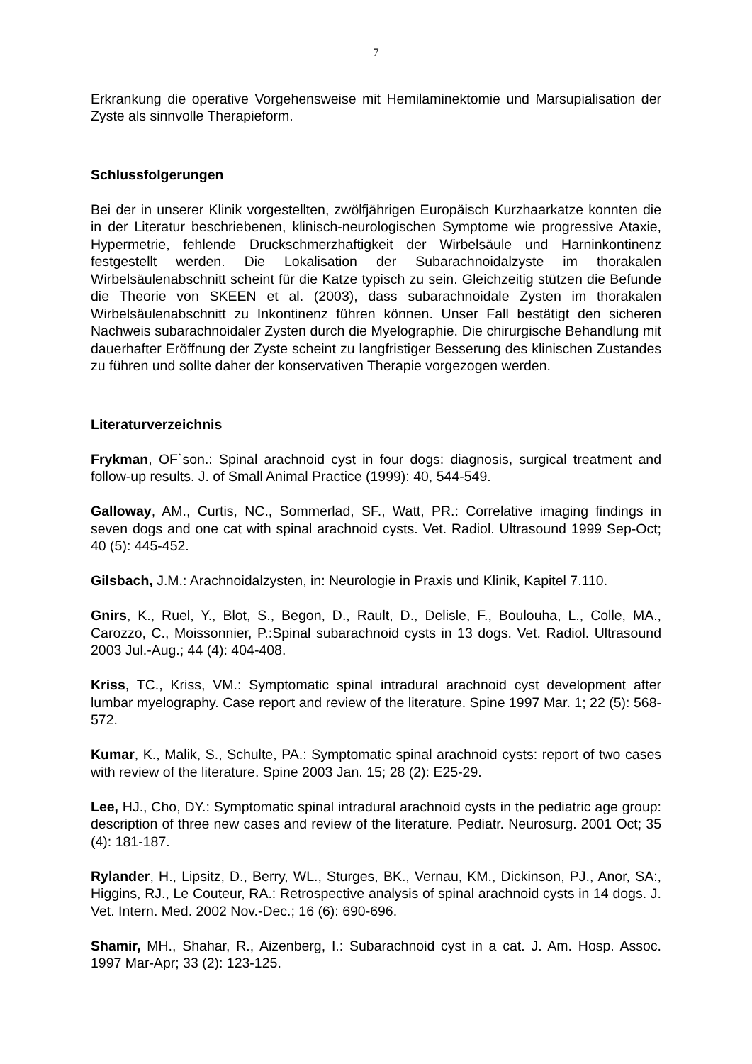7
Erkrankung die operative Vorgehensweise mit Hemilaminektomie und Marsupialisation der Zyste als sinnvolle Therapieform.
Schlussfolgerungen
Bei der in unserer Klinik vorgestellten, zwölfjährigen Europäisch Kurzhaarkatze konnten die in der Literatur beschriebenen, klinisch-neurologischen Symptome wie progressive Ataxie, Hypermetrie, fehlende Druckschmerzhaftigkeit der Wirbelsäule und Harninkontinenz festgestellt werden. Die Lokalisation der Subarachnoidalzyste im thorakalen Wirbelsäulenabschnitt scheint für die Katze typisch zu sein. Gleichzeitig stützen die Befunde die Theorie von SKEEN et al. (2003), dass subarachnoidale Zysten im thorakalen Wirbelsäulenabschnitt zu Inkontinenz führen können. Unser Fall bestätigt den sicheren Nachweis subarachnoidaler Zysten durch die Myelographie. Die chirurgische Behandlung mit dauerhafter Eröffnung der Zyste scheint zu langfristiger Besserung des klinischen Zustandes zu führen und sollte daher der konservativen Therapie vorgezogen werden.
Literaturverzeichnis
Frykman, OF`son.: Spinal arachnoid cyst in four dogs: diagnosis, surgical treatment and follow-up results. J. of Small Animal Practice (1999): 40, 544-549.
Galloway, AM., Curtis, NC., Sommerlad, SF., Watt, PR.: Correlative imaging findings in seven dogs and one cat with spinal arachnoid cysts. Vet. Radiol. Ultrasound 1999 Sep-Oct; 40 (5): 445-452.
Gilsbach, J.M.: Arachnoidalzysten, in: Neurologie in Praxis und Klinik, Kapitel 7.110.
Gnirs, K., Ruel, Y., Blot, S., Begon, D., Rault, D., Delisle, F., Boulouha, L., Colle, MA., Carozzo, C., Moissonnier, P.:Spinal subarachnoid cysts in 13 dogs. Vet. Radiol. Ultrasound 2003 Jul.-Aug.; 44 (4): 404-408.
Kriss, TC., Kriss, VM.: Symptomatic spinal intradural arachnoid cyst development after lumbar myelography. Case report and review of the literature. Spine 1997 Mar. 1; 22 (5): 568-572.
Kumar, K., Malik, S., Schulte, PA.: Symptomatic spinal arachnoid cysts: report of two cases with review of the literature. Spine 2003 Jan. 15; 28 (2): E25-29.
Lee, HJ., Cho, DY.: Symptomatic spinal intradural arachnoid cysts in the pediatric age group: description of three new cases and review of the literature. Pediatr. Neurosurg. 2001 Oct; 35 (4): 181-187.
Rylander, H., Lipsitz, D., Berry, WL., Sturges, BK., Vernau, KM., Dickinson, PJ., Anor, SA:, Higgins, RJ., Le Couteur, RA.: Retrospective analysis of spinal arachnoid cysts in 14 dogs. J. Vet. Intern. Med. 2002 Nov.-Dec.; 16 (6): 690-696.
Shamir, MH., Shahar, R., Aizenberg, I.: Subarachnoid cyst in a cat. J. Am. Hosp. Assoc. 1997 Mar-Apr; 33 (2): 123-125.